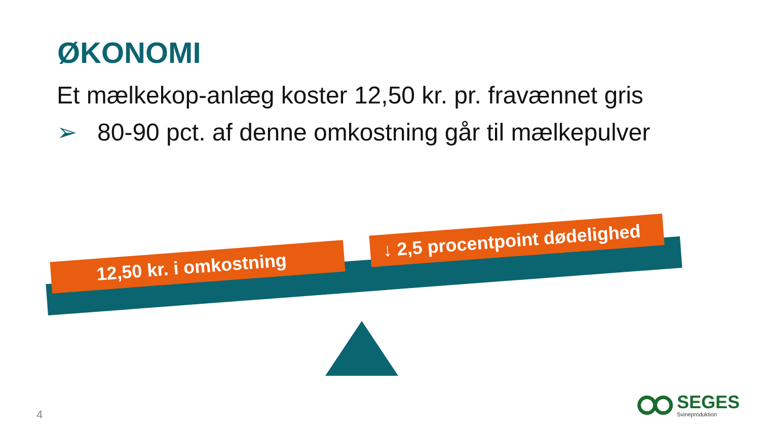ØKONOMI
Et mælkekop-anlæg koster 12,50 kr. pr. fravænnet gris
➢ 80-90 pct. af denne omkostning går til mælkepulver
12,50 kr. i omkostning
↓ 2,5 procentpoint dødelighed
4
SEGES
Svineproduktion